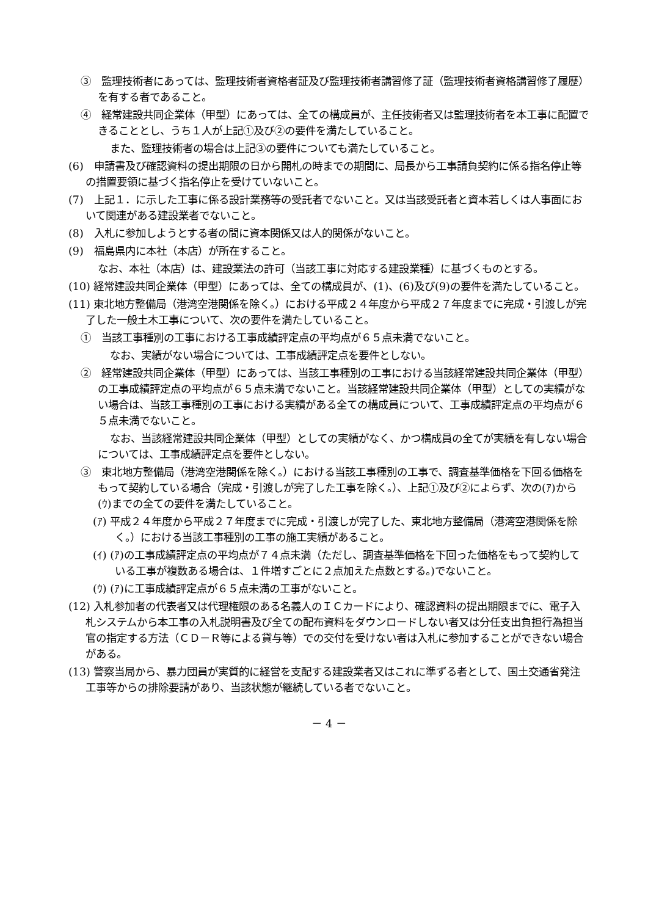③　監理技術者にあっては、監理技術者資格者証及び監理技術者講習修了証（監理技術者資格講習修了履歴）を有する者であること。
④　経常建設共同企業体（甲型）にあっては、全ての構成員が、主任技術者又は監理技術者を本工事に配置できることとし、うち１人が上記①及び②の要件を満たしていること。
また、監理技術者の場合は上記③の要件についても満たしていること。
(6)　申請書及び確認資料の提出期限の日から開札の時までの期間に、局長から工事請負契約に係る指名停止等の措置要領に基づく指名停止を受けていないこと。
(7)　上記１．に示した工事に係る設計業務等の受託者でないこと。又は当該受託者と資本若しくは人事面において関連がある建設業者でないこと。
(8)　入札に参加しようとする者の間に資本関係又は人的関係がないこと。
(9)　福島県内に本社（本店）が所在すること。
なお、本社（本店）は、建設業法の許可（当該工事に対応する建設業種）に基づくものとする。
(10) 経常建設共同企業体（甲型）にあっては、全ての構成員が、(1)、(6)及び(9)の要件を満たしていること。
(11) 東北地方整備局（港湾空港関係を除く。）における平成２４年度から平成２７年度までに完成・引渡しが完了した一般土木工事について、次の要件を満たしていること。
①　当該工事種別の工事における工事成績評定点の平均点が６５点未満でないこと。
なお、実績がない場合については、工事成績評定点を要件としない。
②　経常建設共同企業体（甲型）にあっては、当該工事種別の工事における当該経常建設共同企業体（甲型）の工事成績評定点の平均点が６５点未満でないこと。当該経常建設共同企業体（甲型）としての実績がない場合は、当該工事種別の工事における実績がある全ての構成員について、工事成績評定点の平均点が６５点未満でないこと。
なお、当該経常建設共同企業体（甲型）としての実績がなく、かつ構成員の全てが実績を有しない場合については、工事成績評定点を要件としない。
③　東北地方整備局（港湾空港関係を除く。）における当該工事種別の工事で、調査基準価格を下回る価格をもって契約している場合（完成・引渡しが完了した工事を除く。）、上記①及び②によらず、次の(ｱ)から(ｳ)までの全ての要件を満たしていること。
(ｱ) 平成２４年度から平成２７年度までに完成・引渡しが完了した、東北地方整備局（港湾空港関係を除く。）における当該工事種別の工事の施工実績があること。
(ｲ) (ｱ)の工事成績評定点の平均点が７４点未満（ただし、調査基準価格を下回った価格をもって契約している工事が複数ある場合は、１件増すごとに２点加えた点数とする。)でないこと。
(ｳ) (ｱ)に工事成績評定点が６５点未満の工事がないこと。
(12) 入札参加者の代表者又は代理権限のある名義人のＩＣカードにより、確認資料の提出期限までに、電子入札システムから本工事の入札説明書及び全ての配布資料をダウンロードしない者又は分任支出負担行為担当官の指定する方法（ＣＤ－Ｒ等による貸与等）での交付を受けない者は入札に参加することができない場合がある。
(13) 警察当局から、暴力団員が実質的に経営を支配する建設業者又はこれに準ずる者として、国土交通省発注工事等からの排除要請があり、当該状態が継続している者でないこと。
－ 4 －